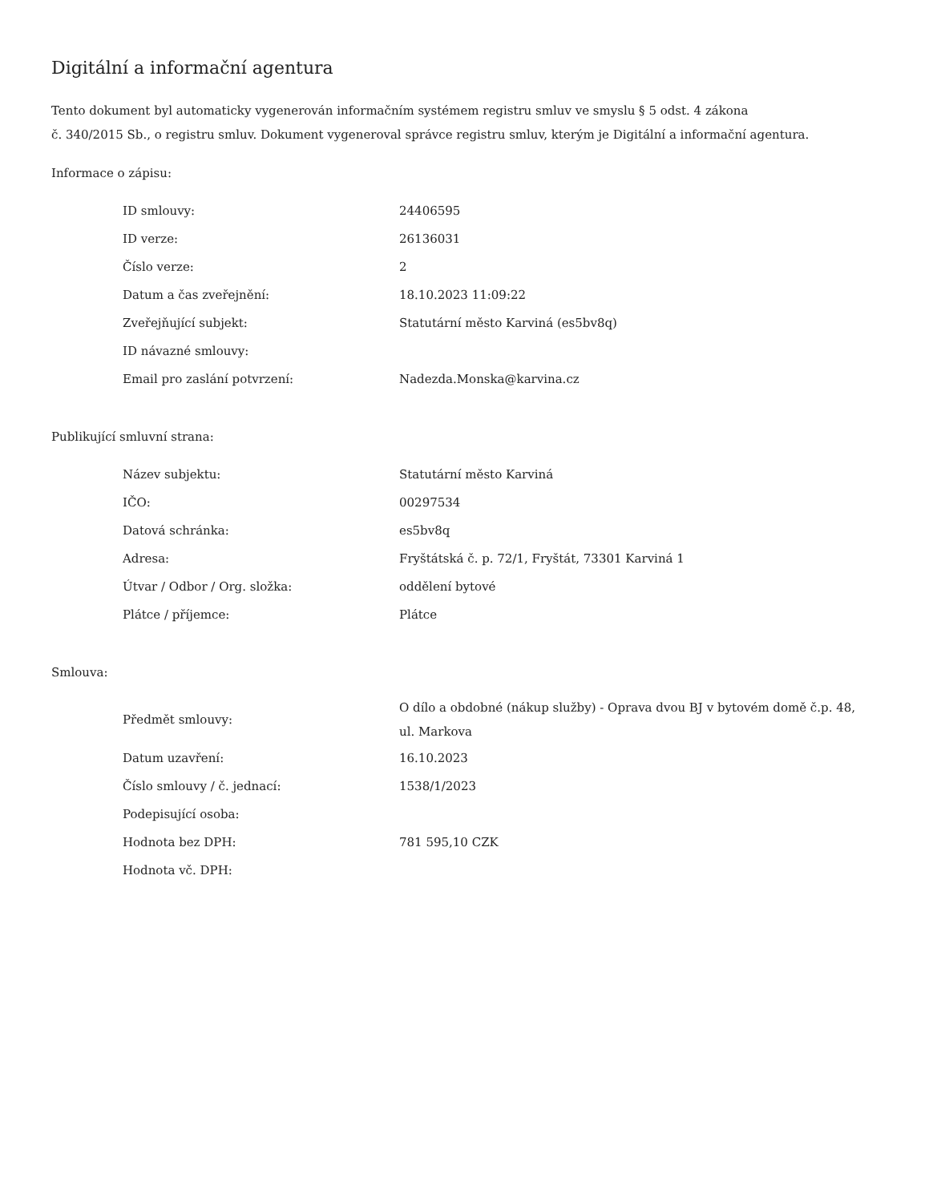Digitální a informační agentura
Tento dokument byl automaticky vygenerován informačním systémem registru smluv ve smyslu § 5 odst. 4 zákona
č. 340/2015 Sb., o registru smluv. Dokument vygeneroval správce registru smluv, kterým je Digitální a informační agentura.
Informace o zápisu:
| ID smlouvy: | 24406595 |
| ID verze: | 26136031 |
| Číslo verze: | 2 |
| Datum a čas zveřejnění: | 18.10.2023 11:09:22 |
| Zveřejňující subjekt: | Statutární město Karviná (es5bv8q) |
| ID návazné smlouvy: | |
| Email pro zaslání potvrzení: | Nadezda.Monska@karvina.cz |
Publikující smluvní strana:
| Název subjektu: | Statutární město Karviná |
| IČO: | 00297534 |
| Datová schránka: | es5bv8q |
| Adresa: | Fryštátská č. p. 72/1, Fryštát, 73301 Karviná 1 |
| Útvar / Odbor / Org. složka: | oddělení bytové |
| Plátce / příjemce: | Plátce |
Smlouva:
| Předmět smlouvy: | O dílo a obdobné (nákup služby) - Oprava dvou BJ v bytovém domě č.p. 48, ul. Markova |
| Datum uzavření: | 16.10.2023 |
| Číslo smlouvy / č. jednací: | 1538/1/2023 |
| Podepisující osoba: | |
| Hodnota bez DPH: | 781 595,10 CZK |
| Hodnota vč. DPH: | |